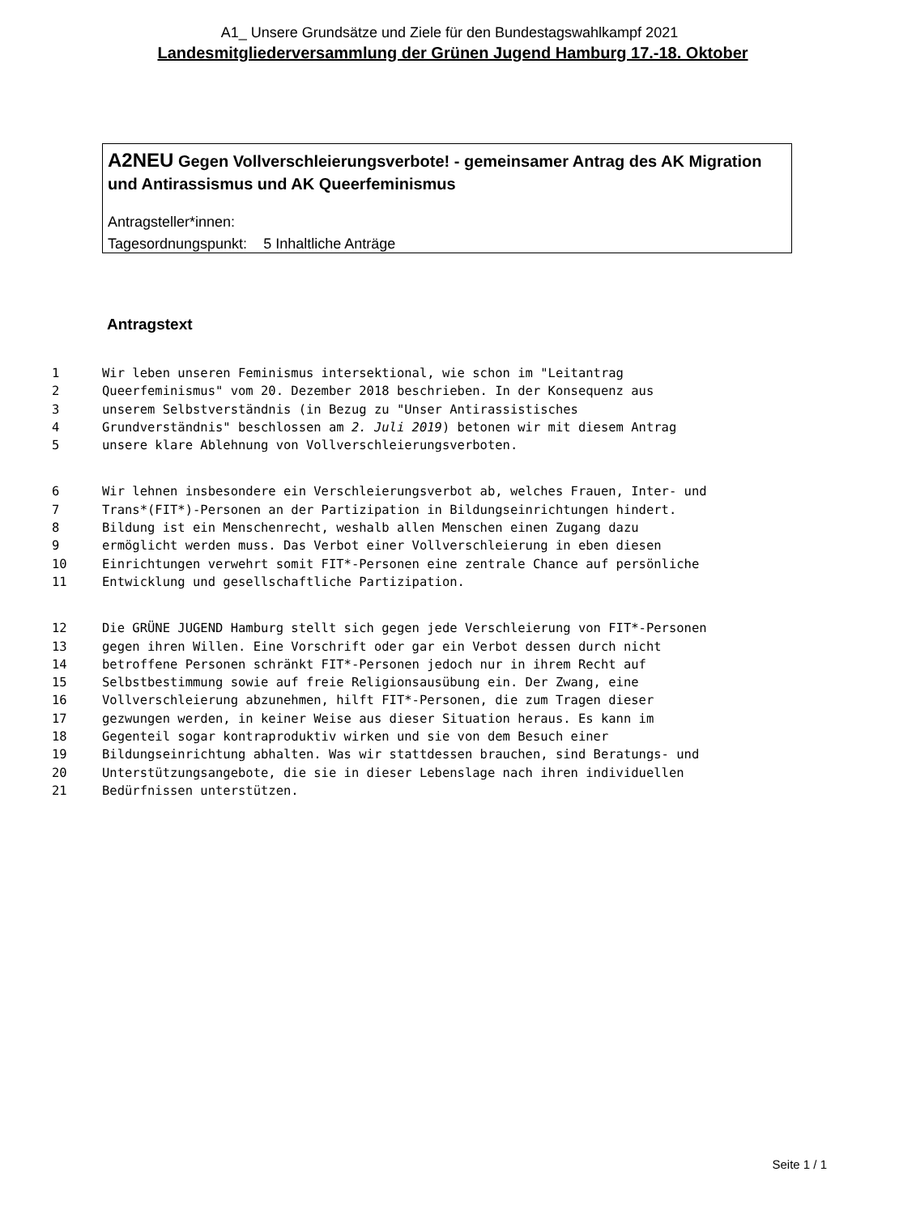A1_ Unsere Grundsätze und Ziele für den Bundestagswahlkampf 2021
Landesmitgliederversammlung der Grünen Jugend Hamburg 17.-18. Oktober
A2NEU Gegen Vollverschleierungsverbote! - gemeinsamer Antrag des AK Migration und Antirassismus und AK Queerfeminismus
Antragsteller*innen:
Tagesordnungspunkt: 5 Inhaltliche Anträge
Antragstext
1 Wir leben unseren Feminismus intersektional, wie schon im "Leitantrag
2 Queerfeminismus" vom 20. Dezember 2018 beschrieben. In der Konsequenz aus
3 unserem Selbstverständnis (in Bezug zu "Unser Antirassistisches
4 Grundverständnis" beschlossen am 2. Juli 2019) betonen wir mit diesem Antrag
5 unsere klare Ablehnung von Vollverschleierungsverboten.
6 Wir lehnen insbesondere ein Verschleierungsverbot ab, welches Frauen, Inter- und
7 Trans*(FIT*)-Personen an der Partizipation in Bildungseinrichtungen hindert.
8 Bildung ist ein Menschenrecht, weshalb allen Menschen einen Zugang dazu
9 ermöglicht werden muss. Das Verbot einer Vollverschleierung in eben diesen
10 Einrichtungen verwehrt somit FIT*-Personen eine zentrale Chance auf persönliche
11 Entwicklung und gesellschaftliche Partizipation.
12 Die GRÜNE JUGEND Hamburg stellt sich gegen jede Verschleierung von FIT*-Personen
13 gegen ihren Willen. Eine Vorschrift oder gar ein Verbot dessen durch nicht
14 betroffene Personen schränkt FIT*-Personen jedoch nur in ihrem Recht auf
15 Selbstbestimmung sowie auf freie Religionsausübung ein. Der Zwang, eine
16 Vollverschleierung abzunehmen, hilft FIT*-Personen, die zum Tragen dieser
17 gezwungen werden, in keiner Weise aus dieser Situation heraus. Es kann im
18 Gegenteil sogar kontraproduktiv wirken und sie von dem Besuch einer
19 Bildungseinrichtung abhalten. Was wir stattdessen brauchen, sind Beratungs- und
20 Unterstützungsangebote, die sie in dieser Lebenslage nach ihren individuellen
21 Bedürfnissen unterstützen.
Seite 1 / 1